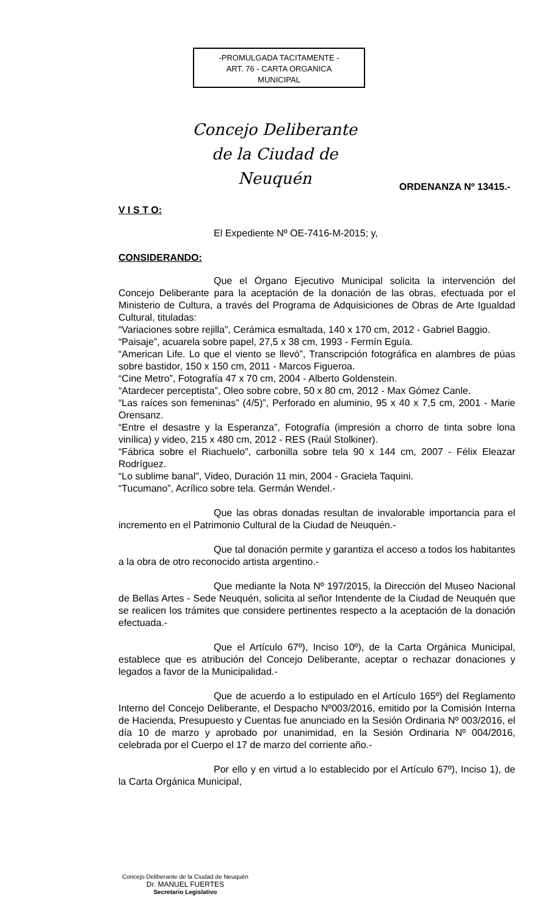-PROMULGADA TACITAMENTE -
ART. 76 - CARTA ORGANICA
MUNICIPAL
Concejo Deliberante
de la Ciudad de Neuquén
ORDENANZA Nº 13415.-
V I S T O:
El Expediente Nº OE-7416-M-2015; y,
CONSIDERANDO:
Que el Órgano Ejecutivo Municipal solicita la intervención del Concejo Deliberante para la aceptación de la donación de las obras, efectuada por el Ministerio de Cultura, a través del Programa de Adquisiciones de Obras de Arte Igualdad Cultural, tituladas:
“Variaciones sobre rejilla”, Cerámica esmaltada, 140 x 170 cm, 2012 - Gabriel Baggio.
“Paisaje”, acuarela sobre papel, 27,5 x 38 cm, 1993 - Fermín Eguía.
“American Life. Lo que el viento se llevó”, Transcripción fotográfica en alambres de púas sobre bastidor, 150 x 150 cm, 2011 - Marcos Figueroa.
“Cine Metro”, Fotografía 47 x 70 cm, 2004 - Alberto Goldenstein.
“Atardecer perceptista”, Oleo sobre cobre, 50 x 80 cm, 2012 - Max Gómez Canle.
“Las raíces son femeninas” (4/5)”, Perforado en aluminio, 95 x 40 x 7,5 cm, 2001 - Marie Orensanz.
“Entre el desastre y la Esperanza”, Fotografía (impresión a chorro de tinta sobre lona vinílica) y video, 215 x 480 cm, 2012 - RES (Raúl Stolkiner).
“Fábrica sobre el Riachuelo”, carbonilla sobre tela 90 x 144 cm, 2007 - Félix Eleazar Rodríguez.
“Lo sublime banal”, Video, Duración 11 min, 2004 - Graciela Taquini.
“Tucumano”, Acrílico sobre tela. Germán Wendel.-
Que las obras donadas resultan de invalorable importancia para el incremento en el Patrimonio Cultural de la Ciudad de Neuquén.-
Que tal donación permite y garantiza el acceso a todos los habitantes a la obra de otro reconocido artista argentino.-
Que mediante la Nota Nº 197/2015, la Dirección del Museo Nacional de Bellas Artes - Sede Neuquén, solicita al señor Intendente de la Ciudad de Neuquén que se realicen los trámites que considere pertinentes respecto a la aceptación de la donación efectuada.-
Que el Artículo 67º), Inciso 10º), de la Carta Orgánica Municipal, establece que es atribución del Concejo Deliberante, aceptar o rechazar donaciones y legados a favor de la Municipalidad.-
Que de acuerdo a lo estipulado en el Artículo 165º) del Reglamento Interno del Concejo Deliberante, el Despacho Nº003/2016, emitido por la Comisión Interna de Hacienda, Presupuesto y Cuentas fue anunciado en la Sesión Ordinaria Nº 003/2016, el día 10 de marzo y aprobado por unanimidad, en la Sesión Ordinaria Nº 004/2016, celebrada por el Cuerpo el 17 de marzo del corriente año.-
Por ello y en virtud a lo establecido por el Artículo 67º), Inciso 1), de la Carta Orgánica Municipal,
Concejo Deliberante de la Ciudad de Neuquén
Dr. MANUEL FUERTES
Secretario Legislativo